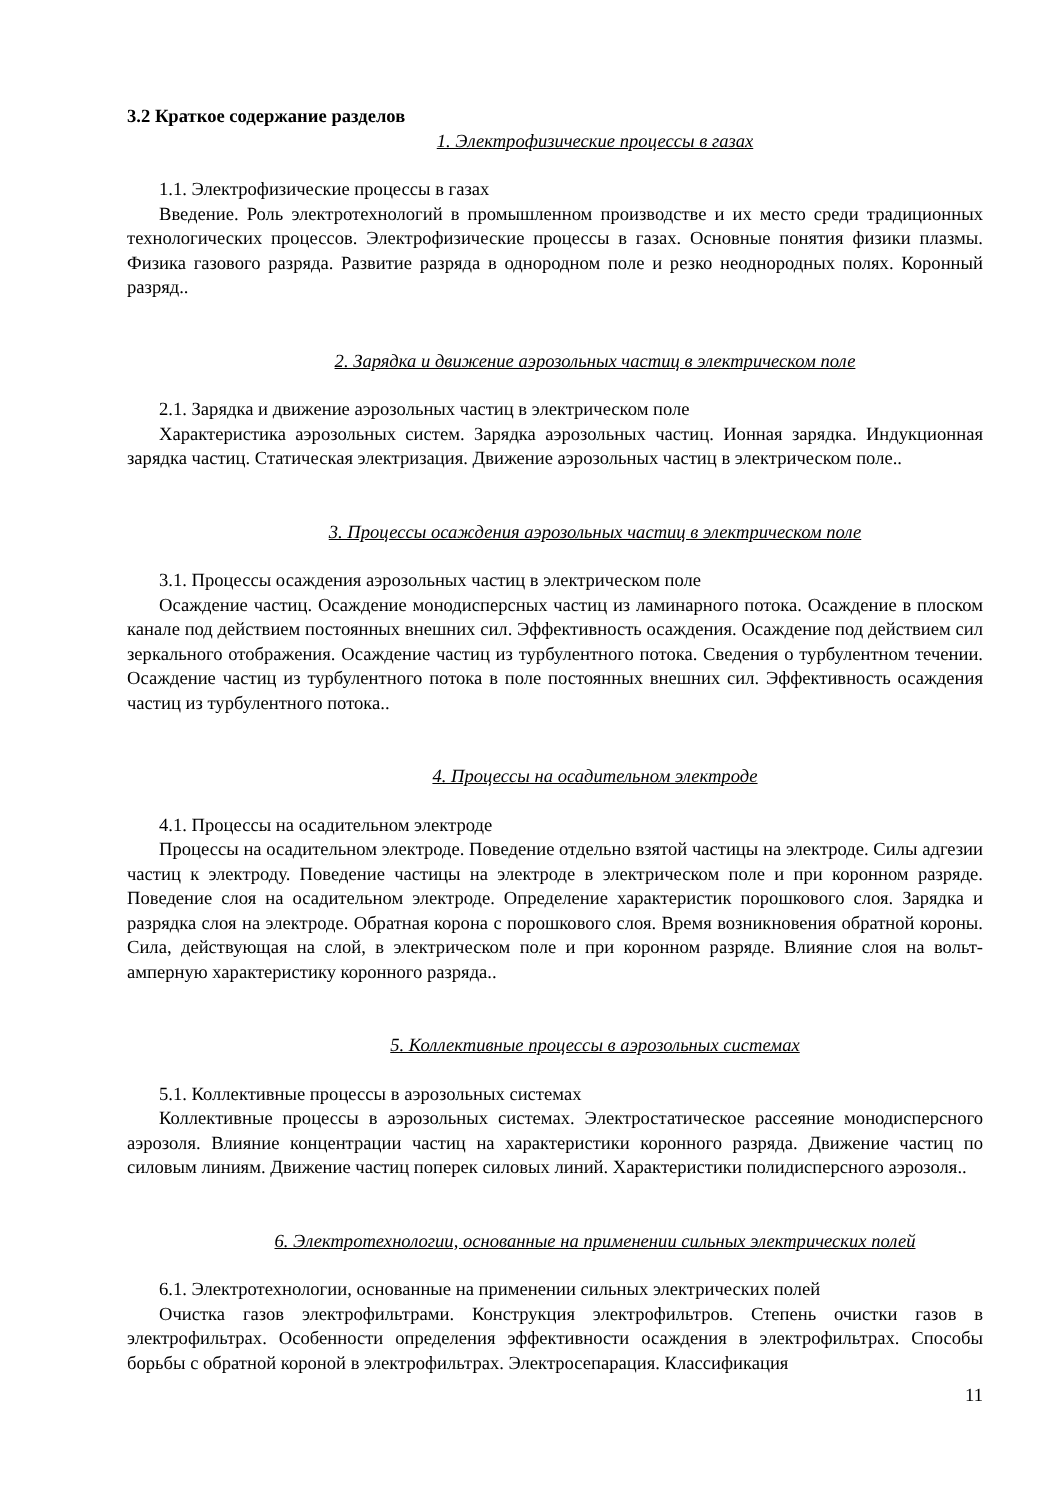3.2 Краткое содержание разделов
1. Электрофизические процессы в газах
1.1. Электрофизические процессы в газах
Введение. Роль электротехнологий в промышленном производстве и их место среди традиционных технологических процессов. Электрофизические процессы в газах. Основные понятия физики плазмы. Физика газового разряда. Развитие разряда в однородном поле и резко неоднородных полях. Коронный разряд..
2. Зарядка и движение аэрозольных частиц в электрическом поле
2.1. Зарядка и движение аэрозольных частиц в электрическом поле
Характеристика аэрозольных систем. Зарядка аэрозольных частиц. Ионная зарядка. Индукционная зарядка частиц. Статическая электризация. Движение аэрозольных частиц в электрическом поле..
3. Процессы осаждения аэрозольных частиц в электрическом поле
3.1. Процессы осаждения аэрозольных частиц в электрическом поле
Осаждение частиц. Осаждение монодисперсных частиц из ламинарного потока. Осаждение в плоском канале под действием постоянных внешних сил. Эффективность осаждения. Осаждение под действием сил зеркального отображения. Осаждение частиц из турбулентного потока. Сведения о турбулентном течении. Осаждение частиц из турбулентного потока в поле постоянных внешних сил. Эффективность осаждения частиц из турбулентного потока..
4. Процессы на осадительном электроде
4.1. Процессы на осадительном электроде
Процессы на осадительном электроде. Поведение отдельно взятой частицы на электроде. Силы адгезии частиц к электроду. Поведение частицы на электроде в электрическом поле и при коронном разряде. Поведение слоя на осадительном электроде. Определение характеристик порошкового слоя. Зарядка и разрядка слоя на электроде. Обратная корона с порошкового слоя. Время возникновения обратной короны. Сила, действующая на слой, в электрическом поле и при коронном разряде. Влияние слоя на вольт-амперную характеристику коронного разряда..
5. Коллективные процессы в аэрозольных системах
5.1. Коллективные процессы в аэрозольных системах
Коллективные процессы в аэрозольных системах. Электростатическое рассеяние монодисперсного аэрозоля. Влияние концентрации частиц на характеристики коронного разряда. Движение частиц по силовым линиям. Движение частиц поперек силовых линий. Характеристики полидисперсного аэрозоля..
6. Электротехнологии, основанные на применении сильных электрических полей
6.1. Электротехнологии, основанные на применении сильных электрических полей
Очистка газов электрофильтрами. Конструкция электрофильтров. Степень очистки газов в электрофильтрах. Особенности определения эффективности осаждения в электрофильтрах. Способы борьбы с обратной короной в электрофильтрах. Электросепарация. Классификация
11